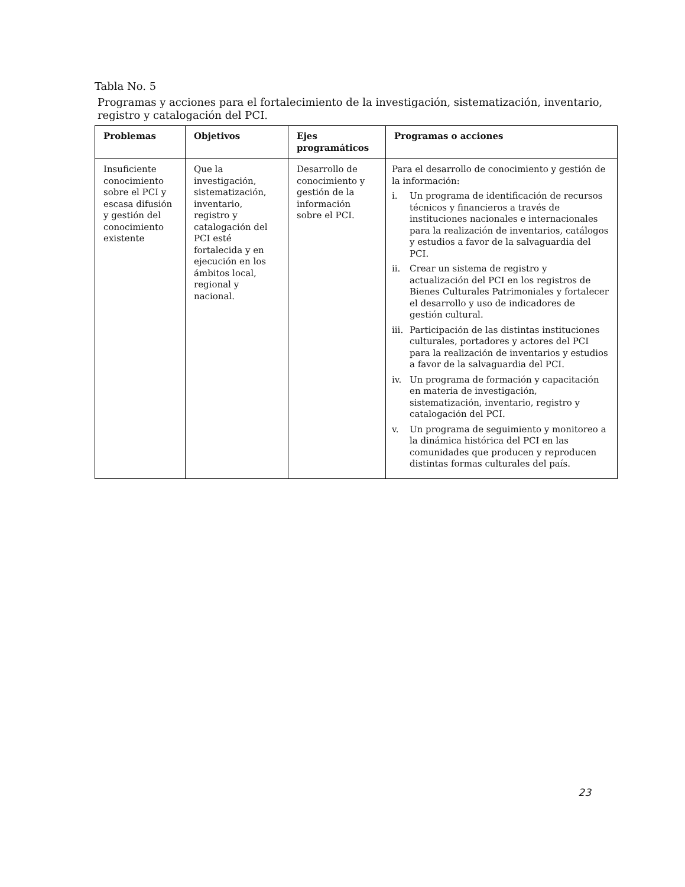Tabla No. 5
Programas y acciones para el fortalecimiento de la investigación, sistematización, inventario, registro y catalogación del PCI.
| Problemas | Objetivos | Ejes programáticos | Programas o acciones |
| --- | --- | --- | --- |
| Insuficiente conocimiento sobre el PCI y escasa difusión y gestión del conocimiento existente | Que la investigación, sistematización, inventario, registro y catalogación del PCI esté fortalecida y en ejecución en los ámbitos local, regional y nacional. | Desarrollo de conocimiento y gestión de la información sobre el PCI. | Para el desarrollo de conocimiento y gestión de la información: i. Un programa de identificación de recursos técnicos y financieros a través de instituciones nacionales e internacionales para la realización de inventarios, catálogos y estudios a favor de la salvaguardia del PCI. ii. Crear un sistema de registro y actualización del PCI en los registros de Bienes Culturales Patrimoniales y fortalecer el desarrollo y uso de indicadores de gestión cultural. iii. Participación de las distintas instituciones culturales, portadores y actores del PCI para la realización de inventarios y estudios a favor de la salvaguardia del PCI. iv. Un programa de formación y capacitación en materia de investigación, sistematización, inventario, registro y catalogación del PCI. v. Un programa de seguimiento y monitoreo a la dinámica histórica del PCI en las comunidades que producen y reproducen distintas formas culturales del país. |
23